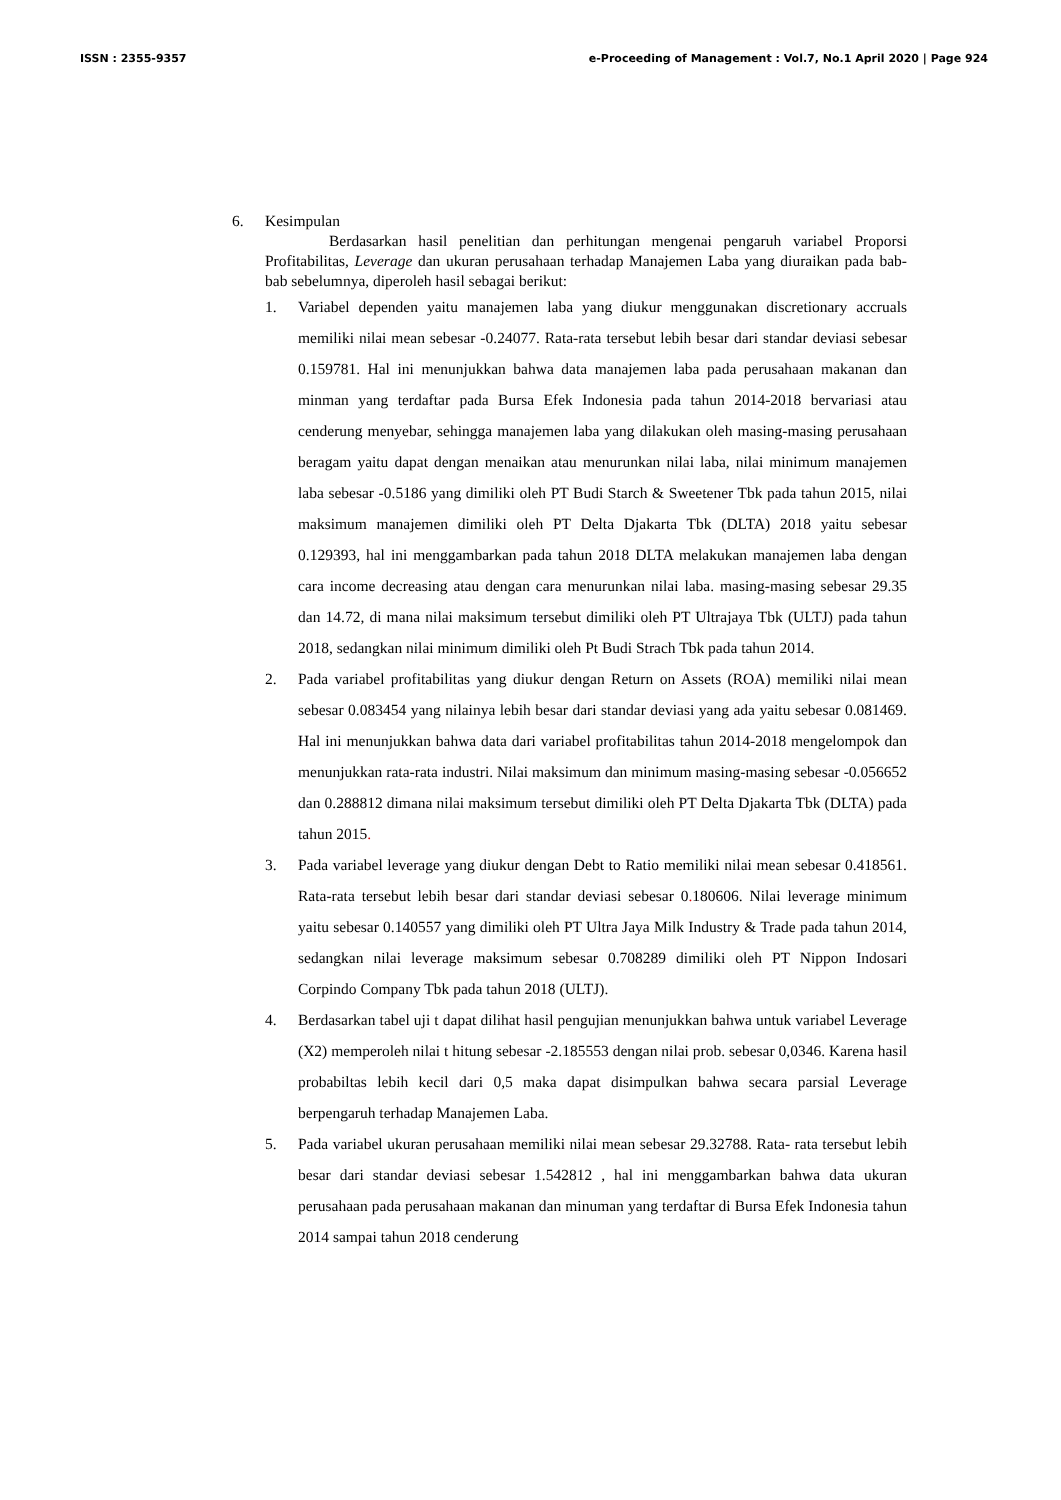ISSN : 2355-9357 e-Proceeding of Management : Vol.7, No.1 April 2020 | Page 924
6. Kesimpulan
Berdasarkan hasil penelitian dan perhitungan mengenai pengaruh variabel Proporsi Profitabilitas, Leverage dan ukuran perusahaan terhadap Manajemen Laba yang diuraikan pada bab-bab sebelumnya, diperoleh hasil sebagai berikut:
1. Variabel dependen yaitu manajemen laba yang diukur menggunakan discretionary accruals memiliki nilai mean sebesar -0.24077. Rata-rata tersebut lebih besar dari standar deviasi sebesar 0.159781. Hal ini menunjukkan bahwa data manajemen laba pada perusahaan makanan dan minman yang terdaftar pada Bursa Efek Indonesia pada tahun 2014-2018 bervariasi atau cenderung menyebar, sehingga manajemen laba yang dilakukan oleh masing-masing perusahaan beragam yaitu dapat dengan menaikan atau menurunkan nilai laba, nilai minimum manajemen laba sebesar -0.5186 yang dimiliki oleh PT Budi Starch & Sweetener Tbk pada tahun 2015, nilai maksimum manajemen dimiliki oleh PT Delta Djakarta Tbk (DLTA) 2018 yaitu sebesar 0.129393, hal ini menggambarkan pada tahun 2018 DLTA melakukan manajemen laba dengan cara income decreasing atau dengan cara menurunkan nilai laba. masing-masing sebesar 29.35 dan 14.72, di mana nilai maksimum tersebut dimiliki oleh PT Ultrajaya Tbk (ULTJ) pada tahun 2018, sedangkan nilai minimum dimiliki oleh Pt Budi Strach Tbk pada tahun 2014.
2. Pada variabel profitabilitas yang diukur dengan Return on Assets (ROA) memiliki nilai mean sebesar 0.083454 yang nilainya lebih besar dari standar deviasi yang ada yaitu sebesar 0.081469. Hal ini menunjukkan bahwa data dari variabel profitabilitas tahun 2014-2018 mengelompok dan menunjukkan rata-rata industri. Nilai maksimum dan minimum masing-masing sebesar -0.056652 dan 0.288812 dimana nilai maksimum tersebut dimiliki oleh PT Delta Djakarta Tbk (DLTA) pada tahun 2015.
3. Pada variabel leverage yang diukur dengan Debt to Ratio memiliki nilai mean sebesar 0.418561. Rata-rata tersebut lebih besar dari standar deviasi sebesar 0. 180606. Nilai leverage minimum yaitu sebesar 0.140557 yang dimiliki oleh PT Ultra Jaya Milk Industry & Trade pada tahun 2014, sedangkan nilai leverage maksimum sebesar 0.708289 dimiliki oleh PT Nippon Indosari Corpindo Company Tbk pada tahun 2018 (ULTJ).
4. Berdasarkan tabel uji t dapat dilihat hasil pengujian menunjukkan bahwa untuk variabel Leverage (X2) memperoleh nilai t hitung sebesar -2.185553 dengan nilai prob. sebesar 0,0346. Karena hasil probabiltas lebih kecil dari 0,5 maka dapat disimpulkan bahwa secara parsial Leverage berpengaruh terhadap Manajemen Laba.
5. Pada variabel ukuran perusahaan memiliki nilai mean sebesar 29.32788. Rata- rata tersebut lebih besar dari standar deviasi sebesar 1.542812 , hal ini menggambarkan bahwa data ukuran perusahaan pada perusahaan makanan dan minuman yang terdaftar di Bursa Efek Indonesia tahun 2014 sampai tahun 2018 cenderung